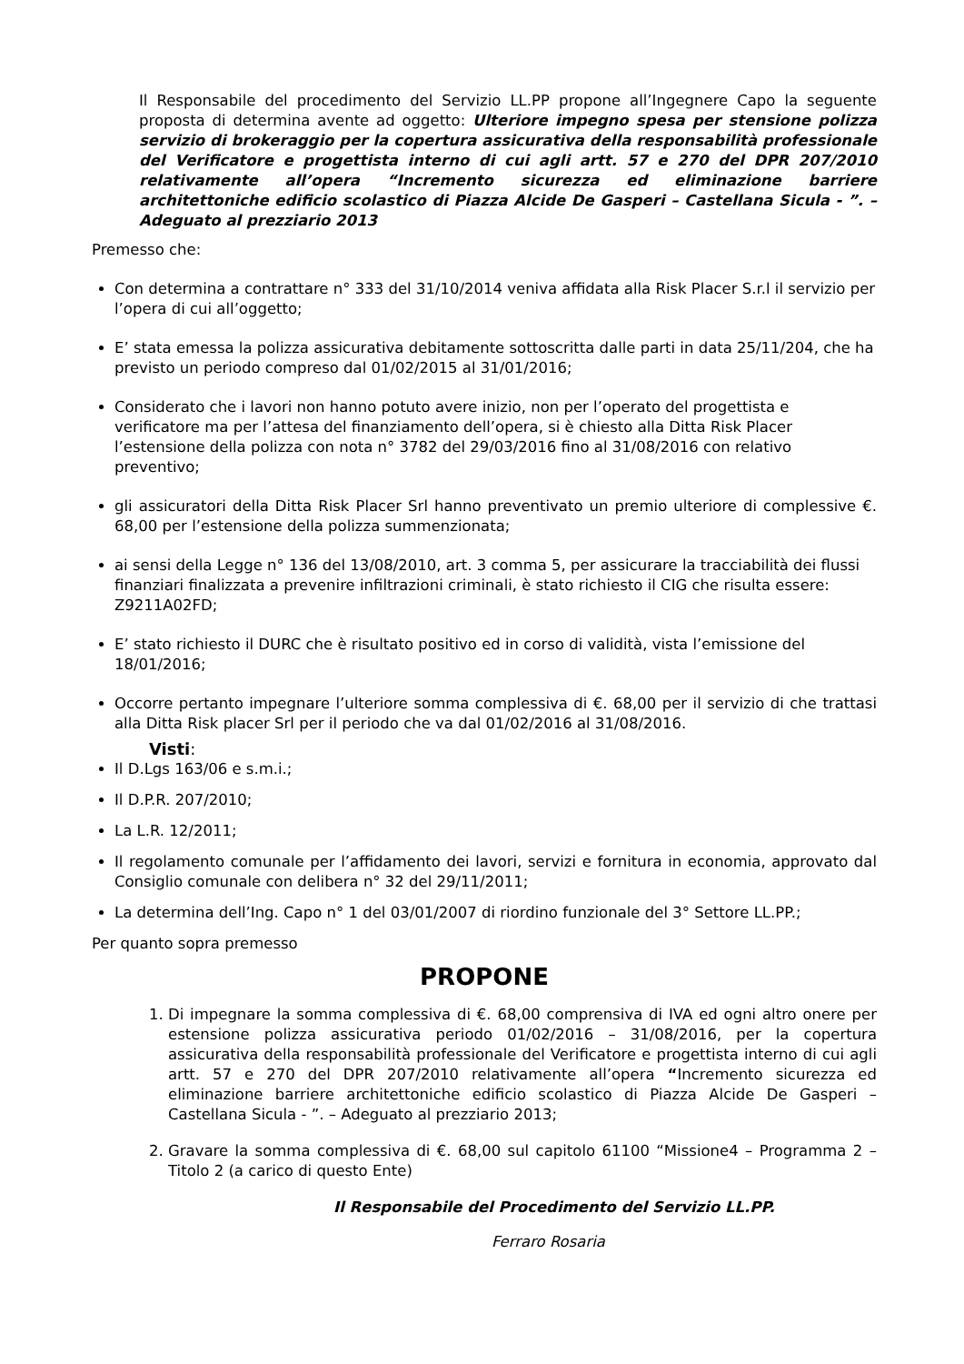Il Responsabile del procedimento del Servizio LL.PP propone all’Ingegnere Capo la seguente proposta di determina avente ad oggetto: Ulteriore impegno spesa per stensione polizza servizio di brokeraggio per la copertura assicurativa della responsabilità professionale del Verificatore e progettista interno di cui agli artt. 57 e 270 del DPR 207/2010 relativamente all’opera “Incremento sicurezza ed eliminazione barriere architettoniche edificio scolastico di Piazza Alcide De Gasperi – Castellana Sicula - ”. – Adeguato al prezziario 2013
Premesso che:
Con determina a contrattare n° 333 del 31/10/2014 veniva affidata alla Risk Placer S.r.l il servizio per l’opera di cui all’oggetto;
E’ stata emessa la polizza assicurativa debitamente sottoscritta dalle parti in data 25/11/204, che ha previsto un periodo compreso dal 01/02/2015 al 31/01/2016;
Considerato che i lavori non hanno potuto avere inizio, non per l’operato del progettista e verificatore ma per l’attesa del finanziamento dell’opera, si è chiesto alla Ditta Risk Placer l’estensione della polizza con nota n° 3782 del 29/03/2016 fino al 31/08/2016 con relativo preventivo;
gli assicuratori della Ditta Risk Placer Srl hanno preventivato un premio ulteriore di complessive €. 68,00 per l’estensione della polizza summenzionata;
ai sensi della Legge n° 136 del 13/08/2010, art. 3 comma 5, per assicurare la tracciabilità dei flussi finanziari finalizzata a prevenire infiltrazioni criminali, è stato richiesto il CIG che risulta essere: Z9211A02FD;
E’ stato richiesto il DURC che è risultato positivo ed in corso di validità, vista l’emissione del 18/01/2016;
Occorre pertanto impegnare l’ulteriore somma complessiva di €. 68,00 per il servizio di che trattasi alla Ditta Risk placer Srl per il periodo che va dal 01/02/2016 al 31/08/2016.
Visti:
Il D.Lgs 163/06 e s.m.i.;
Il D.P.R. 207/2010;
La L.R. 12/2011;
Il regolamento comunale per l’affidamento dei lavori, servizi e fornitura in economia, approvato dal Consiglio comunale con delibera n° 32 del 29/11/2011;
La determina dell’Ing. Capo n° 1 del 03/01/2007 di riordino funzionale del 3° Settore LL.PP.;
Per quanto sopra premesso
PROPONE
1. Di impegnare la somma complessiva di €. 68,00 comprensiva di IVA ed ogni altro onere per estensione polizza assicurativa periodo 01/02/2016 – 31/08/2016, per la copertura assicurativa della responsabilità professionale del Verificatore e progettista interno di cui agli artt. 57 e 270 del DPR 207/2010 relativamente all’opera “Incremento sicurezza ed eliminazione barriere architettoniche edificio scolastico di Piazza Alcide De Gasperi – Castellana Sicula - ”. – Adeguato al prezziario 2013;
2. Gravare la somma complessiva di €. 68,00 sul capitolo 61100 “Missione4 – Programma 2 – Titolo 2 (a carico di questo Ente)
Il Responsabile del Procedimento del Servizio LL.PP.
Ferraro Rosaria